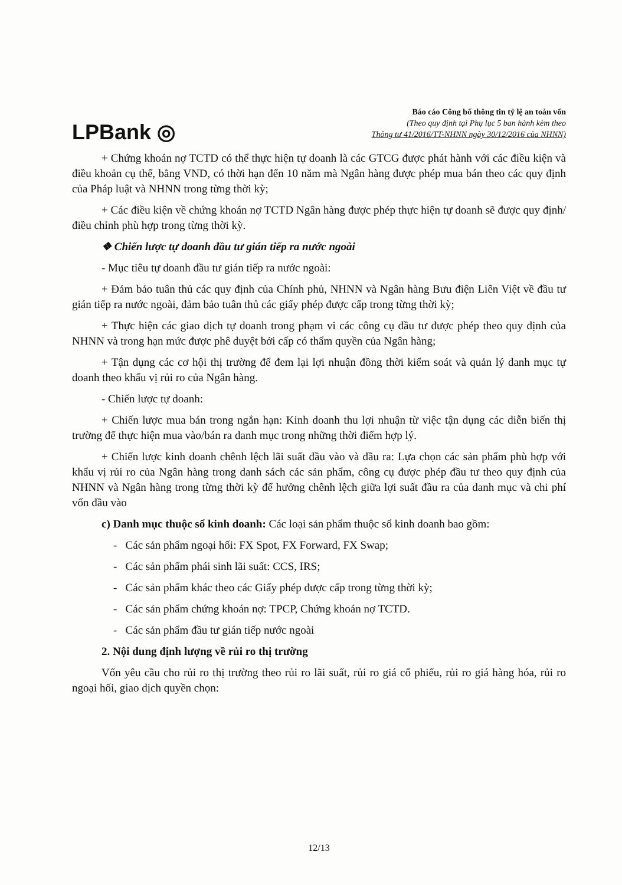LPBank ◎
Báo cáo Công bố thông tin tỷ lệ an toàn vốn
(Theo quy định tại Phụ lục 5 ban hành kèm theo
Thông tư 41/2016/TT-NHNN ngày 30/12/2016 của NHNN)
+ Chứng khoán nợ TCTD có thể thực hiện tự doanh là các GTCG được phát hành với các điều kiện và điều khoản cụ thể, bằng VND, có thời hạn đến 10 năm mà Ngân hàng được phép mua bán theo các quy định của Pháp luật và NHNN trong từng thời kỳ;
+ Các điều kiện về chứng khoán nợ TCTD Ngân hàng được phép thực hiện tự doanh sẽ được quy định/điều chỉnh phù hợp trong từng thời kỳ.
❖ Chiến lược tự doanh đầu tư gián tiếp ra nước ngoài
- Mục tiêu tự doanh đầu tư gián tiếp ra nước ngoài:
+ Đảm bảo tuân thủ các quy định của Chính phủ, NHNN và Ngân hàng Bưu điện Liên Việt về đầu tư gián tiếp ra nước ngoài, đảm bảo tuân thủ các giấy phép được cấp trong từng thời kỳ;
+ Thực hiện các giao dịch tự doanh trong phạm vi các công cụ đầu tư được phép theo quy định của NHNN và trong hạn mức được phê duyệt bởi cấp có thẩm quyền của Ngân hàng;
+ Tận dụng các cơ hội thị trường để đem lại lợi nhuận đồng thời kiểm soát và quản lý danh mục tự doanh theo khẩu vị rủi ro của Ngân hàng.
- Chiến lược tự doanh:
+ Chiến lược mua bán trong ngắn hạn: Kinh doanh thu lợi nhuận từ việc tận dụng các diễn biến thị trường để thực hiện mua vào/bán ra danh mục trong những thời điểm hợp lý.
+ Chiến lược kinh doanh chênh lệch lãi suất đầu vào và đầu ra: Lựa chọn các sản phẩm phù hợp với khẩu vị rủi ro của Ngân hàng trong danh sách các sản phẩm, công cụ được phép đầu tư theo quy định của NHNN và Ngân hàng trong từng thời kỳ để hưởng chênh lệch giữa lợi suất đầu ra của danh mục và chi phí vốn đầu vào
c) Danh mục thuộc sổ kinh doanh: Các loại sản phẩm thuộc sổ kinh doanh bao gồm:
- Các sản phẩm ngoại hối: FX Spot, FX Forward, FX Swap;
- Các sản phẩm phái sinh lãi suất: CCS, IRS;
- Các sản phẩm khác theo các Giấy phép được cấp trong từng thời kỳ;
- Các sản phẩm chứng khoán nợ: TPCP, Chứng khoán nợ TCTD.
- Các sản phẩm đầu tư gián tiếp nước ngoài
2. Nội dung định lượng về rủi ro thị trường
Vốn yêu cầu cho rủi ro thị trường theo rủi ro lãi suất, rủi ro giá cổ phiếu, rủi ro giá hàng hóa, rủi ro ngoại hối, giao dịch quyền chọn:
12/13